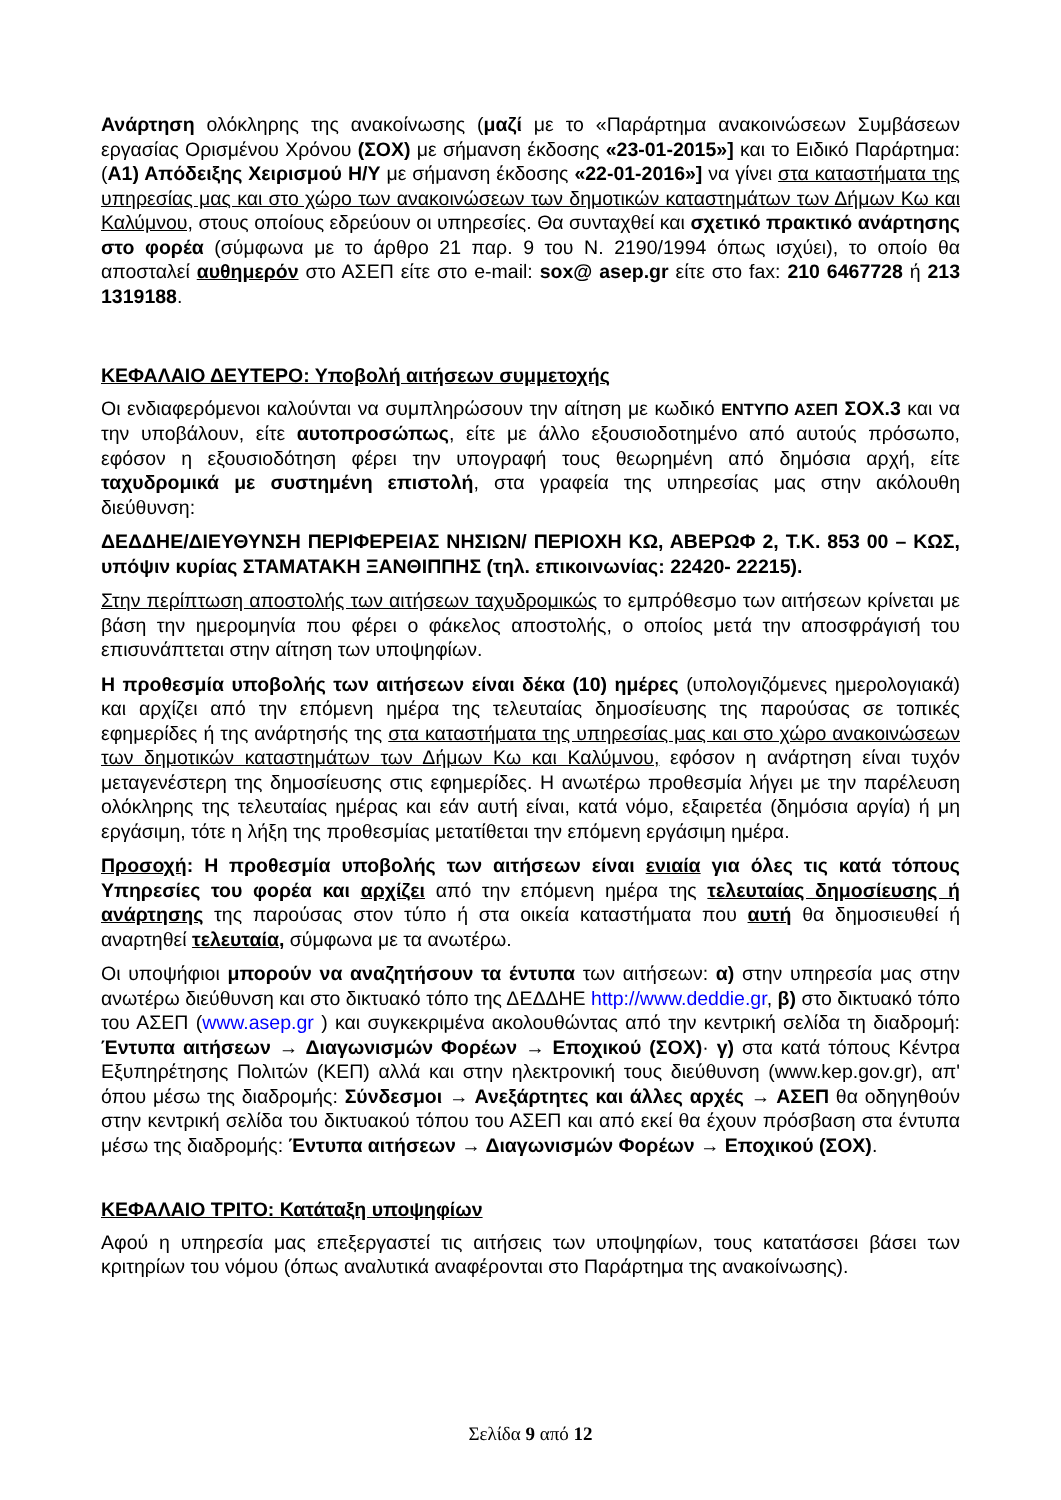Ανάρτηση ολόκληρης της ανακοίνωσης (μαζί με το «Παράρτημα ανακοινώσεων Συμβάσεων εργασίας Ορισμένου Χρόνου (ΣΟΧ) με σήμανση έκδοσης «23-01-2015»] και το Ειδικό Παράρτημα: (Α1) Απόδειξης Χειρισμού Η/Υ με σήμανση έκδοσης «22-01-2016»] να γίνει στα καταστήματα της υπηρεσίας μας και στο χώρο των ανακοινώσεων των δημοτικών καταστημάτων των Δήμων Κω και Καλύμνου, στους οποίους εδρεύουν οι υπηρεσίες. Θα συνταχθεί και σχετικό πρακτικό ανάρτησης στο φορέα (σύμφωνα με το άρθρο 21 παρ. 9 του Ν. 2190/1994 όπως ισχύει), το οποίο θα αποσταλεί αυθημερόν στο ΑΣΕΠ είτε στο e-mail: sox@ asep.gr είτε στο fax: 210 6467728 ή 213 1319188.
ΚΕΦΑΛΑΙΟ ΔΕΥΤΕΡΟ: Υποβολή αιτήσεων συμμετοχής
Οι ενδιαφερόμενοι καλούνται να συμπληρώσουν την αίτηση με κωδικό ΕΝΤΥΠΟ ΑΣΕΠ ΣΟΧ.3 και να την υποβάλουν, είτε αυτοπροσώπως, είτε με άλλο εξουσιοδοτημένο από αυτούς πρόσωπο, εφόσον η εξουσιοδότηση φέρει την υπογραφή τους θεωρημένη από δημόσια αρχή, είτε ταχυδρομικά με συστημένη επιστολή, στα γραφεία της υπηρεσίας μας στην ακόλουθη διεύθυνση:
ΔΕΔΔΗΕ/ΔΙΕΥΘΥΝΣΗ ΠΕΡΙΦΕΡΕΙΑΣ ΝΗΣΙΩΝ/ ΠΕΡΙΟΧΗ ΚΩ, ΑΒΕΡΩΦ 2, Τ.Κ. 853 00 – ΚΩΣ, υπόψιν κυρίας ΣΤΑΜΑΤΑΚΗ ΞΑΝΘΙΠΠΗΣ (τηλ. επικοινωνίας: 22420- 22215).
Στην περίπτωση αποστολής των αιτήσεων ταχυδρομικώς το εμπρόθεσμο των αιτήσεων κρίνεται με βάση την ημερομηνία που φέρει ο φάκελος αποστολής, ο οποίος μετά την αποσφράγισή του επισυνάπτεται στην αίτηση των υποψηφίων.
Η προθεσμία υποβολής των αιτήσεων είναι δέκα (10) ημέρες (υπολογιζόμενες ημερολογιακά) και αρχίζει από την επόμενη ημέρα της τελευταίας δημοσίευσης της παρούσας σε τοπικές εφημερίδες ή της ανάρτησής της στα καταστήματα της υπηρεσίας μας και στο χώρο ανακοινώσεων των δημοτικών καταστημάτων των Δήμων Κω και Καλύμνου, εφόσον η ανάρτηση είναι τυχόν μεταγενέστερη της δημοσίευσης στις εφημερίδες. Η ανωτέρω προθεσμία λήγει με την παρέλευση ολόκληρης της τελευταίας ημέρας και εάν αυτή είναι, κατά νόμο, εξαιρετέα (δημόσια αργία) ή μη εργάσιμη, τότε η λήξη της προθεσμίας μετατίθεται την επόμενη εργάσιμη ημέρα.
Προσοχή: Η προθεσμία υποβολής των αιτήσεων είναι ενιαία για όλες τις κατά τόπους Υπηρεσίες του φορέα και αρχίζει από την επόμενη ημέρα της τελευταίας δημοσίευσης ή ανάρτησης της παρούσας στον τύπο ή στα οικεία καταστήματα που αυτή θα δημοσιευθεί ή αναρτηθεί τελευταία, σύμφωνα με τα ανωτέρω.
Οι υποψήφιοι μπορούν να αναζητήσουν τα έντυπα των αιτήσεων: α) στην υπηρεσία μας στην ανωτέρω διεύθυνση και στο δικτυακό τόπο της ΔΕΔΔΗΕ http://www.deddie.gr, β) στο δικτυακό τόπο του ΑΣΕΠ (www.asep.gr ) και συγκεκριμένα ακολουθώντας από την κεντρική σελίδα τη διαδρομή: Έντυπα αιτήσεων → Διαγωνισμών Φορέων → Εποχικού (ΣΟΧ)· γ) στα κατά τόπους Κέντρα Εξυπηρέτησης Πολιτών (ΚΕΠ) αλλά και στην ηλεκτρονική τους διεύθυνση (www.kep.gov.gr), απ' όπου μέσω της διαδρομής: Σύνδεσμοι → Ανεξάρτητες και άλλες αρχές → ΑΣΕΠ θα οδηγηθούν στην κεντρική σελίδα του δικτυακού τόπου του ΑΣΕΠ και από εκεί θα έχουν πρόσβαση στα έντυπα μέσω της διαδρομής: Έντυπα αιτήσεων → Διαγωνισμών Φορέων → Εποχικού (ΣΟΧ).
ΚΕΦΑΛΑΙΟ ΤΡΙΤΟ: Κατάταξη υποψηφίων
Αφού η υπηρεσία μας επεξεργαστεί τις αιτήσεις των υποψηφίων, τους κατατάσσει βάσει των κριτηρίων του νόμου (όπως αναλυτικά αναφέρονται στο Παράρτημα της ανακοίνωσης).
Σελίδα 9 από 12